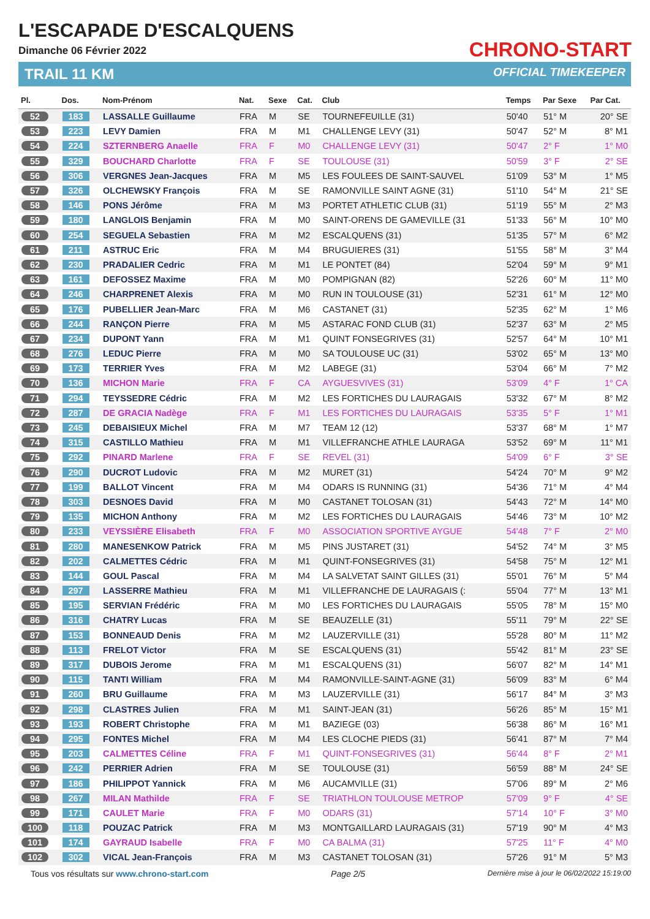L'ESCAPADE D'ESCALQUENS
Dimanche 06 Février 2022
TRAIL 11 KM
CHRONO-START
OFFICIAL TIMEKEEPER
| Pl. | Dos. | Nom-Prénom | Nat. | Sexe | Cat. | Club | Temps | Par Sexe | Par Cat. |
| --- | --- | --- | --- | --- | --- | --- | --- | --- | --- |
| 52 | 183 | LASSALLE Guillaume | FRA | M | SE | TOURNEFEUILLE (31) | 50'40 | 51° M | 20° SE |
| 53 | 223 | LEVY Damien | FRA | M | M1 | CHALLENGE LEVY (31) | 50'47 | 52° M | 8° M1 |
| 54 | 224 | SZTERNBERG Anaelle | FRA | F | M0 | CHALLENGE LEVY (31) | 50'47 | 2° F | 1° M0 |
| 55 | 329 | BOUCHARD Charlotte | FRA | F | SE | TOULOUSE (31) | 50'59 | 3° F | 2° SE |
| 56 | 306 | VERGNES Jean-Jacques | FRA | M | M5 | LES FOULEES DE SAINT-SAUVEL | 51'09 | 53° M | 1° M5 |
| 57 | 326 | OLCHEWSKY François | FRA | M | SE | RAMONVILLE SAINT AGNE (31) | 51'10 | 54° M | 21° SE |
| 58 | 146 | PONS Jérôme | FRA | M | M3 | PORTET ATHLETIC CLUB (31) | 51'19 | 55° M | 2° M3 |
| 59 | 180 | LANGLOIS Benjamin | FRA | M | M0 | SAINT-ORENS DE GAMEVILLE (31 | 51'33 | 56° M | 10° M0 |
| 60 | 254 | SEGUELA Sebastien | FRA | M | M2 | ESCALQUENS (31) | 51'35 | 57° M | 6° M2 |
| 61 | 211 | ASTRUC Eric | FRA | M | M4 | BRUGUIERES (31) | 51'55 | 58° M | 3° M4 |
| 62 | 230 | PRADALIER Cedric | FRA | M | M1 | LE PONTET (84) | 52'04 | 59° M | 9° M1 |
| 63 | 161 | DEFOSSEZ Maxime | FRA | M | M0 | POMPIGNAN (82) | 52'26 | 60° M | 11° M0 |
| 64 | 246 | CHARPRENET Alexis | FRA | M | M0 | RUN IN TOULOUSE (31) | 52'31 | 61° M | 12° M0 |
| 65 | 176 | PUBELLIER Jean-Marc | FRA | M | M6 | CASTANET (31) | 52'35 | 62° M | 1° M6 |
| 66 | 244 | RANÇON Pierre | FRA | M | M5 | ASTARAC FOND CLUB (31) | 52'37 | 63° M | 2° M5 |
| 67 | 234 | DUPONT Yann | FRA | M | M1 | QUINT FONSEGRIVES (31) | 52'57 | 64° M | 10° M1 |
| 68 | 276 | LEDUC Pierre | FRA | M | M0 | SA TOULOUSE UC (31) | 53'02 | 65° M | 13° M0 |
| 69 | 173 | TERRIER Yves | FRA | M | M2 | LABEGE (31) | 53'04 | 66° M | 7° M2 |
| 70 | 136 | MICHON Marie | FRA | F | CA | AYGUESVIVES (31) | 53'09 | 4° F | 1° CA |
| 71 | 294 | TEYSSEDRE Cédric | FRA | M | M2 | LES FORTICHES DU LAURAGAIS | 53'32 | 67° M | 8° M2 |
| 72 | 287 | DE GRACIA Nadège | FRA | F | M1 | LES FORTICHES DU LAURAGAIS | 53'35 | 5° F | 1° M1 |
| 73 | 245 | DEBAISIEUX Michel | FRA | M | M7 | TEAM 12 (12) | 53'37 | 68° M | 1° M7 |
| 74 | 315 | CASTILLO Mathieu | FRA | M | M1 | VILLEFRANCHE ATHLE LAURAGA | 53'52 | 69° M | 11° M1 |
| 75 | 292 | PINARD Marlene | FRA | F | SE | REVEL (31) | 54'09 | 6° F | 3° SE |
| 76 | 290 | DUCROT Ludovic | FRA | M | M2 | MURET (31) | 54'24 | 70° M | 9° M2 |
| 77 | 199 | BALLOT Vincent | FRA | M | M4 | ODARS IS RUNNING (31) | 54'36 | 71° M | 4° M4 |
| 78 | 303 | DESNOES David | FRA | M | M0 | CASTANET TOLOSAN (31) | 54'43 | 72° M | 14° M0 |
| 79 | 135 | MICHON Anthony | FRA | M | M2 | LES FORTICHES DU LAURAGAIS | 54'46 | 73° M | 10° M2 |
| 80 | 233 | VEYSSIÈRE Elisabeth | FRA | F | M0 | ASSOCIATION SPORTIVE AYGUE | 54'48 | 7° F | 2° M0 |
| 81 | 280 | MANESENKOW Patrick | FRA | M | M5 | PINS JUSTARET (31) | 54'52 | 74° M | 3° M5 |
| 82 | 202 | CALMETTES Cédric | FRA | M | M1 | QUINT-FONSEGRIVES (31) | 54'58 | 75° M | 12° M1 |
| 83 | 144 | GOUL Pascal | FRA | M | M4 | LA SALVETAT SAINT GILLES (31) | 55'01 | 76° M | 5° M4 |
| 84 | 297 | LASSERRE Mathieu | FRA | M | M1 | VILLEFRANCHE DE LAURAGAIS (: | 55'04 | 77° M | 13° M1 |
| 85 | 195 | SERVIAN Frédéric | FRA | M | M0 | LES FORTICHES DU LAURAGAIS | 55'05 | 78° M | 15° M0 |
| 86 | 316 | CHATRY Lucas | FRA | M | SE | BEAUZELLE (31) | 55'11 | 79° M | 22° SE |
| 87 | 153 | BONNEAUD Denis | FRA | M | M2 | LAUZERVILLE (31) | 55'28 | 80° M | 11° M2 |
| 88 | 113 | FRELOT Victor | FRA | M | SE | ESCALQUENS (31) | 55'42 | 81° M | 23° SE |
| 89 | 317 | DUBOIS Jerome | FRA | M | M1 | ESCALQUENS (31) | 56'07 | 82° M | 14° M1 |
| 90 | 115 | TANTI William | FRA | M | M4 | RAMONVILLE-SAINT-AGNE (31) | 56'09 | 83° M | 6° M4 |
| 91 | 260 | BRU Guillaume | FRA | M | M3 | LAUZERVILLE (31) | 56'17 | 84° M | 3° M3 |
| 92 | 298 | CLASTRES Julien | FRA | M | M1 | SAINT-JEAN (31) | 56'26 | 85° M | 15° M1 |
| 93 | 193 | ROBERT Christophe | FRA | M | M1 | BAZIEGE (03) | 56'38 | 86° M | 16° M1 |
| 94 | 295 | FONTES Michel | FRA | M | M4 | LES CLOCHE PIEDS (31) | 56'41 | 87° M | 7° M4 |
| 95 | 203 | CALMETTES Céline | FRA | F | M1 | QUINT-FONSEGRIVES (31) | 56'44 | 8° F | 2° M1 |
| 96 | 242 | PERRIER Adrien | FRA | M | SE | TOULOUSE (31) | 56'59 | 88° M | 24° SE |
| 97 | 186 | PHILIPPOT Yannick | FRA | M | M6 | AUCAMVILLE (31) | 57'06 | 89° M | 2° M6 |
| 98 | 267 | MILAN Mathilde | FRA | F | SE | TRIATHLON TOULOUSE METROP | 57'09 | 9° F | 4° SE |
| 99 | 171 | CAULET Marie | FRA | F | M0 | ODARS (31) | 57'14 | 10° F | 3° M0 |
| 100 | 118 | POUZAC Patrick | FRA | M | M3 | MONTGAILLARD LAURAGAIS (31) | 57'19 | 90° M | 4° M3 |
| 101 | 174 | GAYRAUD Isabelle | FRA | F | M0 | CA BALMA (31) | 57'25 | 11° F | 4° M0 |
| 102 | 302 | VICAL Jean-François | FRA | M | M3 | CASTANET TOLOSAN (31) | 57'26 | 91° M | 5° M3 |
Tous vos résultats sur www.chrono-start.com Page 2/5 Dernière mise à jour le 06/02/2022 15:19:00